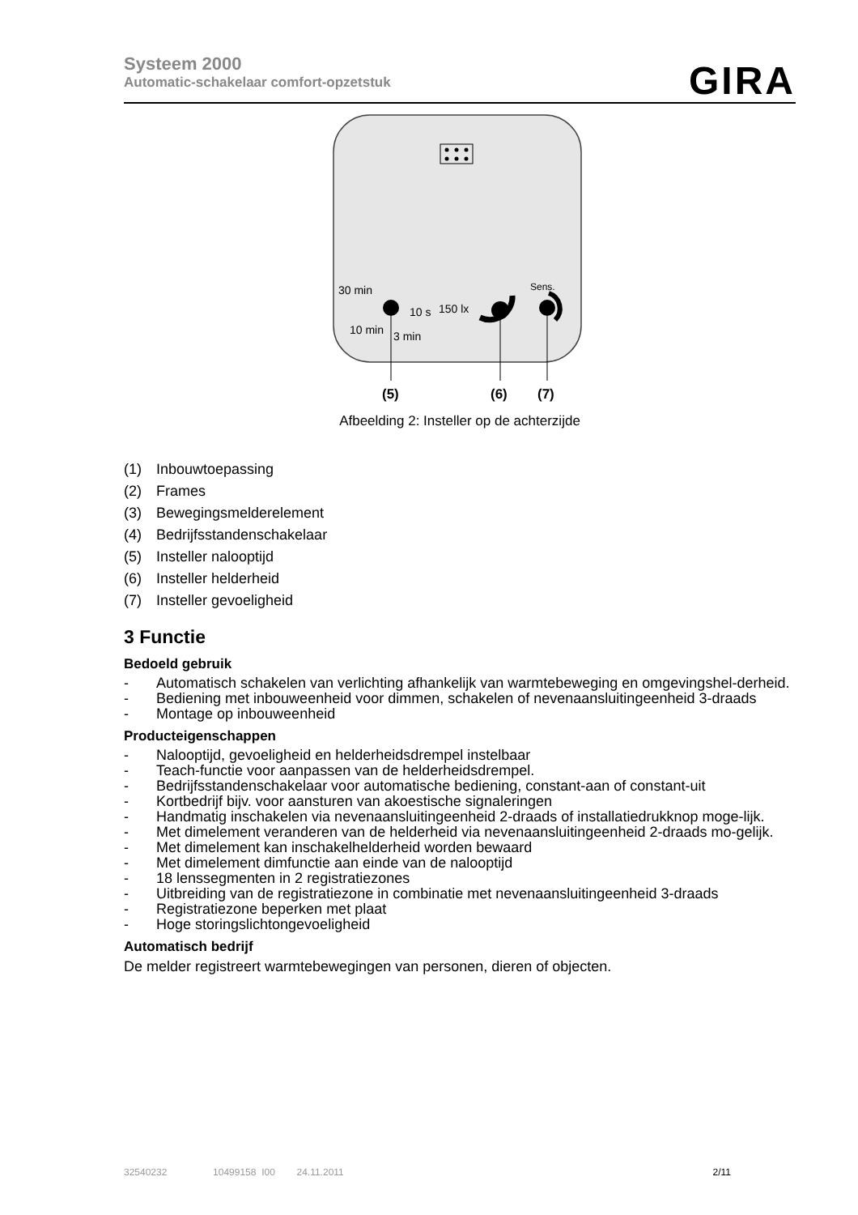Systeem 2000
Automatic-schakelaar comfort-opzetstuk
GIRA
30 min
10 s
10 min
3 min
150 lx
Sens.
(5)
(6)
(7)
Afbeelding 2: Insteller op de achterzijde
(1) Inbouwtoepassing
(2) Frames
(3) Bewegingsmelderelement
(4) Bedrijfsstandenschakelaar
(5) Insteller nalooptijd
(6) Insteller helderheid
(7) Insteller gevoeligheid
3 Functie
Bedoeld gebruik
- Automatisch schakelen van verlichting afhankelijk van warmtebeweging en omgevingshel-derheid.
- Bediening met inbouweenheid voor dimmen, schakelen of nevenaansluitingeenheid 3-draads
- Montage op inbouweenheid
Producteigenschappen
- Nalooptijd, gevoeligheid en helderheidsdrempel instelbaar
- Teach-functie voor aanpassen van de helderheidsdrempel.
- Bedrijfsstandenschakelaar voor automatische bediening, constant-aan of constant-uit
- Kortbedrijf bijv. voor aansturen van akoestische signaleringen
- Handmatig inschakelen via nevenaansluitingeenheid 2-draads of installatiedrukknop moge-lijk.
- Met dimelement veranderen van de helderheid via nevenaansluitingeenheid 2-draads mo-gelijk.
- Met dimelement kan inschakelhelderheid worden bewaard
- Met dimelement dimfunctie aan einde van de nalooptijd
- 18 lenssegmenten in 2 registratiezones
- Uitbreiding van de registratiezone in combinatie met nevenaansluitingeenheid 3-draads
- Registratiezone beperken met plaat
- Hoge storingslichtongevoeligheid
Automatisch bedrijf
De melder registreert warmtebewegingen van personen, dieren of objecten.
32540232 10499158 I00 24.11.2011 2/11